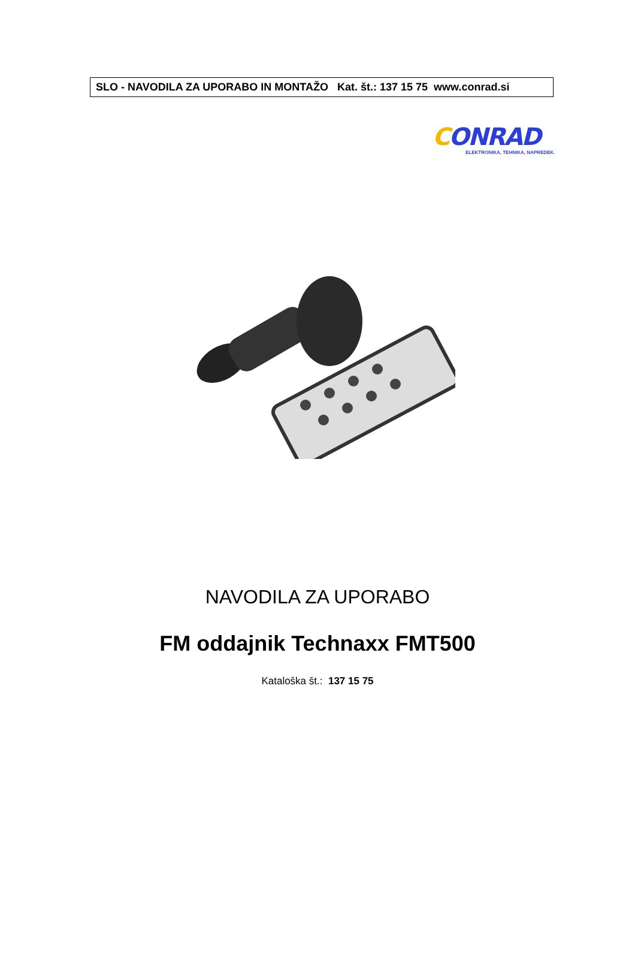SLO - NAVODILA ZA UPORABO IN MONTAŽO Kat. št.: 137 15 75 www.conrad.si
CONRAD
ELEKTRONIKA, TEHNIKA, NAPREDEK.
NAVODILA ZA UPORABO
FM oddajnik Technaxx FMT500
Kataloška št.: 137 15 75